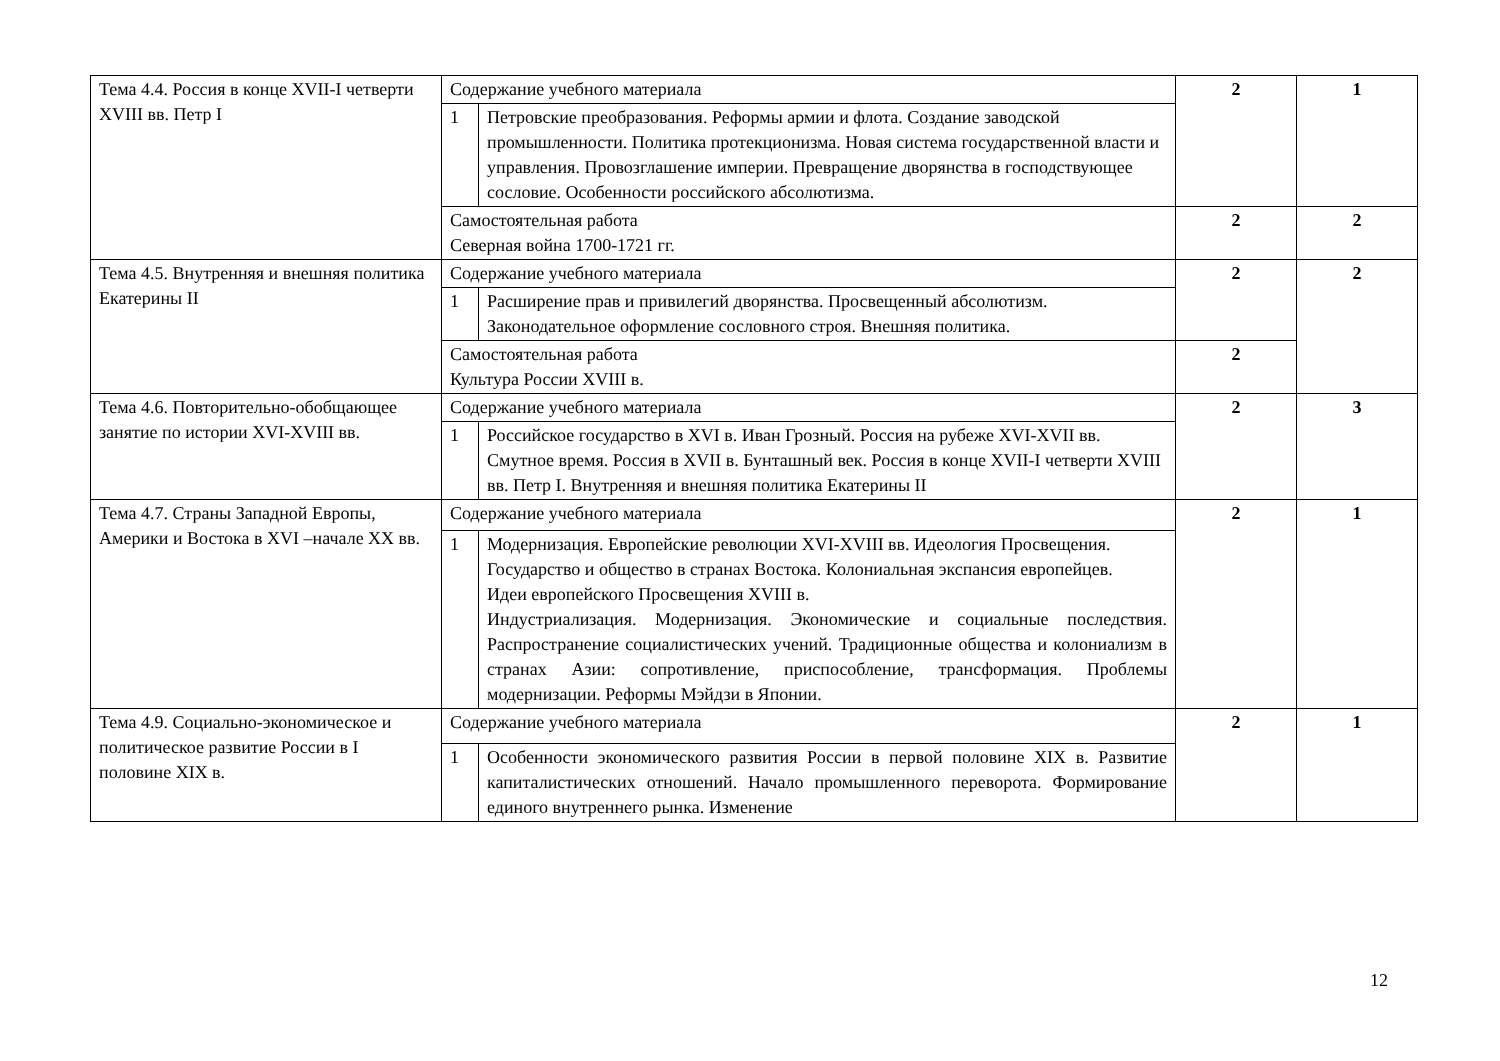| Тема 4.4. Россия в конце XVII-I четверти XVIII вв. Петр I | Содержание учебного материала | | 2 | 1 |
| | 1 | Петровские преобразования. Реформы армии и флота. Создание заводской промышленности. Политика протекционизма. Новая система государственной власти и управления. Провозглашение империи. Превращение дворянства в господствующее сословие. Особенности российского абсолютизма. | | |
| | Самостоятельная работа Северная война 1700-1721 гг. | | 2 | 2 |
| Тема 4.5. Внутренняя и внешняя политика Екатерины II | Содержание учебного материала | | 2 | 2 |
| | 1 | Расширение прав и привилегий дворянства. Просвещенный абсолютизм. Законодательное оформление сословного строя. Внешняя политика. | | |
| | Самостоятельная работа Культура России XVIII в. | | 2 | |
| Тема 4.6. Повторительно-обобщающее занятие по истории XVI-XVIII вв. | Содержание учебного материала | | 2 | 3 |
| | 1 | Российское государство в XVI в. Иван Грозный. Россия на рубеже XVI-XVII вв. Смутное время. Россия в XVII в. Бунташный век. Россия в конце XVII-I четверти XVIII вв. Петр I. Внутренняя и внешняя политика Екатерины II | | |
| Тема 4.7. Страны Западной Европы, Америки и Востока в XVI –начале XX вв. | Содержание учебного материала | | 2 | 1 |
| | 1 | Модернизация. Европейские революции XVI-XVIII вв. Идеология Просвещения. Государство и общество в странах Востока. Колониальная экспансия европейцев. Идеи европейского Просвещения XVIII в. Индустриализация. Модернизация. Экономические и социальные последствия. Распространение социалистических учений. Традиционные общества и колониализм в странах Азии: сопротивление, приспособление, трансформация. Проблемы модернизации. Реформы Мэйдзи в Японии. | | |
| Тема 4.9. Социально-экономическое и политическое развитие России в I половине XIX в. | Содержание учебного материала | | 2 | 1 |
| | 1 | Особенности экономического развития России в первой половине XIX в. Развитие капиталистических отношений. Начало промышленного переворота. Формирование единого внутреннего рынка. Изменение | | |
12